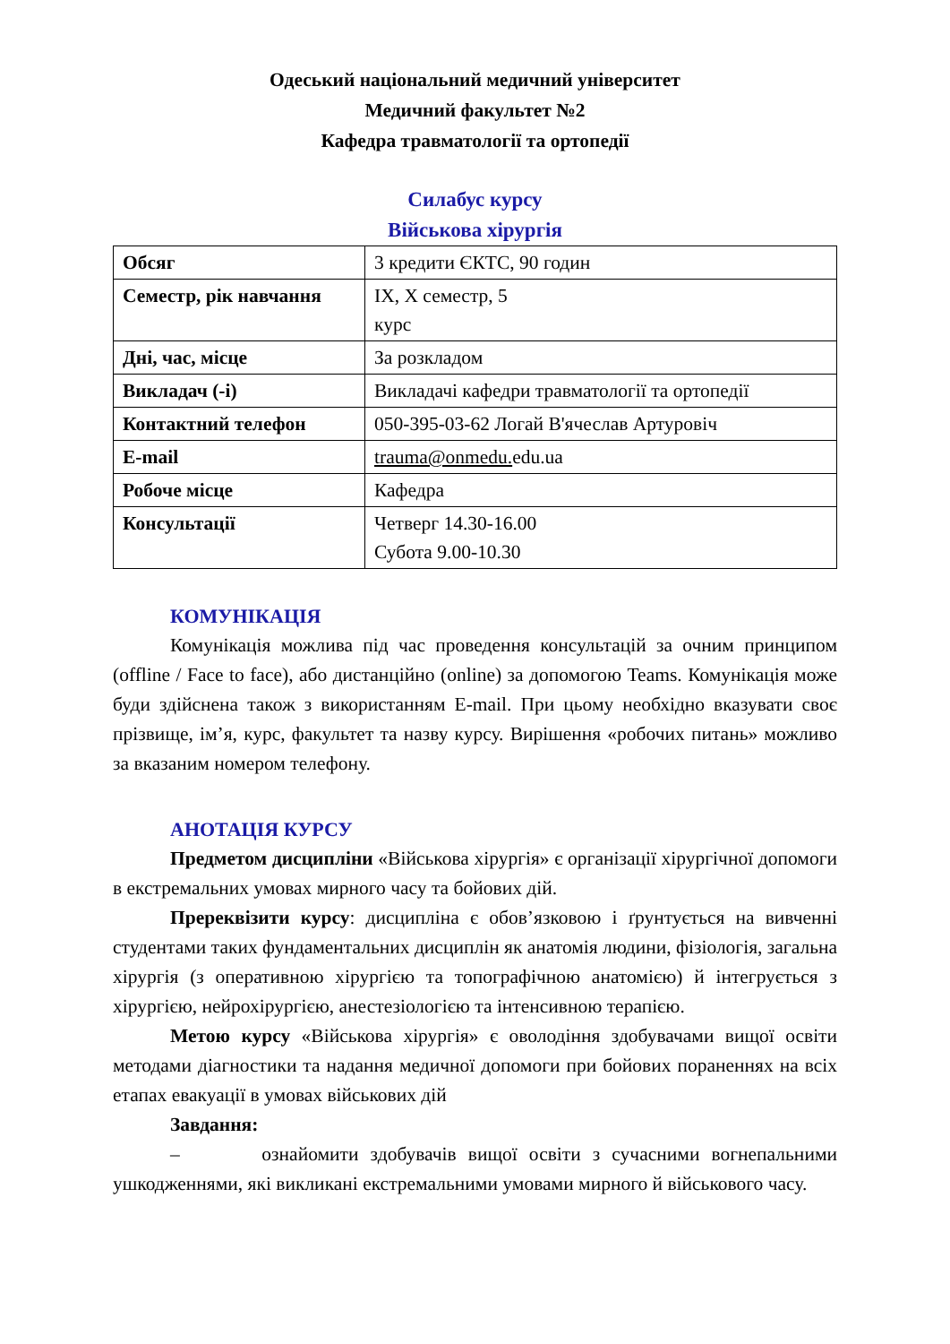Одеський національний медичний університет
Медичний факультет №2
Кафедра травматології та ортопедії
Силабус курсу
Військова хірургія
| Обсяг | 3 кредити ЄКТС, 90 годин |
| Семестр, рік навчання | IX, X семестр, 5 курс |
| Дні, час, місце | За розкладом |
| Викладач (-і) | Викладачі кафедри травматології та ортопедії |
| Контактний телефон | 050-395-03-62 Логай В'ячеслав Артуровіч |
| E-mail | trauma@onmedu. edu.ua |
| Робоче місце | Кафедра |
| Консультації | Четверг 14.30-16.00 Субота 9.00-10.30 |
КОМУНІКАЦІЯ
Комунікація можлива під час проведення консультацій за очним принципом (offline / Face to face), або дистанційно (online) за допомогою Teams. Комунікація може буди здійснена також з використанням E-mail. При цьому необхідно вказувати своє прізвище, ім’я, курс, факультет та назву курсу. Вирішення «робочих питань» можливо за вказаним номером телефону.
АНОТАЦІЯ КУРСУ
Предметом дисципліни «Військова хірургія» є організації хірургічної допомоги в екстремальних умовах мирного часу та бойових дій.
Пререквізити курсу: дисципліна є обов’язковою і ґрунтується на вивченні студентами таких фундаментальних дисциплін як анатомія людини, фізіологія, загальна хірургія (з оперативною хірургією та топографічною анатомією) й інтегрується з хірургією, нейрохірургією, анестезіологією та інтенсивною терапією.
Метою курсу «Військова хірургія» є оволодіння здобувачами вищої освіти методами діагностики та надання медичної допомоги при бойових пораненнях на всіх етапах евакуації в умовах військових дій
Завдання:
– ознайомити здобувачів вищої освіти з сучасними вогнепальними ушкодженнями, які викликані екстремальними умовами мирного й військового часу.